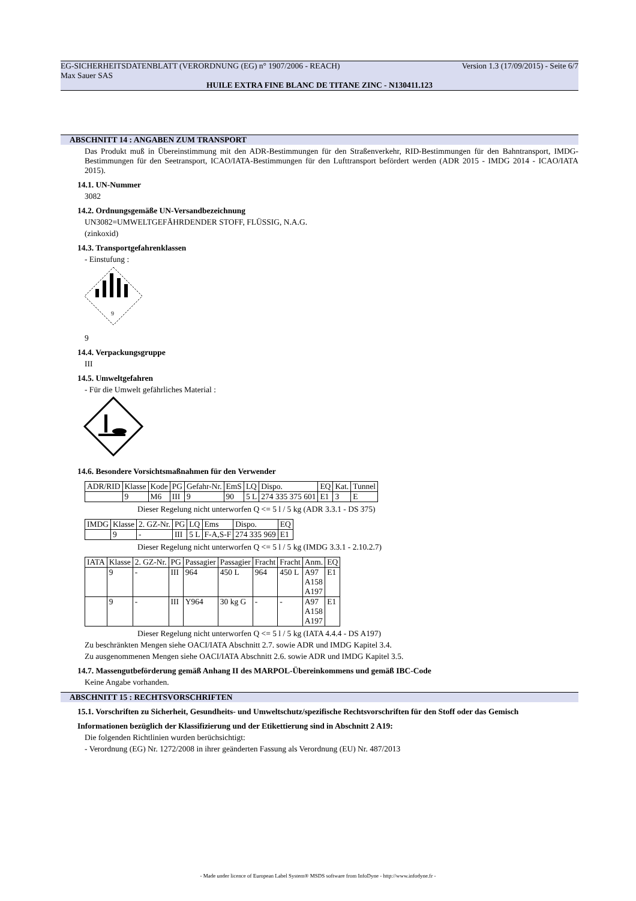EG-SICHERHEITSDATENBLATT (VERORDNUNG (EG) n° 1907/2006 - REACH) Version 1.3 (17/09/2015) - Seite 6/7
Max Sauer SAS
HUILE EXTRA FINE BLANC DE TITANE ZINC - N130411.123
ABSCHNITT 14 : ANGABEN ZUM TRANSPORT
Das Produkt muß in Übereinstimmung mit den ADR-Bestimmungen für den Straßenverkehr, RID-Bestimmungen für den Bahntransport, IMDG-Bestimmungen für den Seetransport, ICAO/IATA-Bestimmungen für den Lufttransport befördert werden (ADR 2015 - IMDG 2014 - ICAO/IATA 2015).
14.1. UN-Nummer
3082
14.2. Ordnungsgemäße UN-Versandbezeichnung
UN3082=UMWELTGEFÄHRDENDER STOFF, FLÜSSIG, N.A.G.
(zinkoxid)
14.3. Transportgefahrenklassen
- Einstufung :
9
9
14.4. Verpackungsgruppe
III
14.5. Umweltgefahren
- Für die Umwelt gefährliches Material :
14.6. Besondere Vorsichtsmaßnahmen für den Verwender
| ADR/RID | Klasse | Kode | PG | Gefahr-Nr. | EmS | LQ | Dispo. | EQ | Kat. | Tunnel |
| | 9 | M6 | III | 9 | 90 | 5 L | 274 335 375 601 | E1 | 3 | E |
Dieser Regelung nicht unterworfen Q <= 5 l / 5 kg (ADR 3.3.1 - DS 375)
| IMDG | Klasse | 2. GZ-Nr. | PG | LQ | Ems | Dispo. | EQ |
| | 9 | - | III | 5 L | F-A,S-F | 274 335 969 | E1 |
Dieser Regelung nicht unterworfen Q <= 5 l / 5 kg (IMDG 3.3.1 - 2.10.2.7)
| IATA | Klasse | 2. GZ-Nr. | PG | Passagier | Passagier | Fracht | Fracht | Anm. | EQ |
| | 9 | - | III | 964 | 450 L | 964 | 450 L | A97 A158 A197 | E1 |
| | 9 | - | III | Y964 | 30 kg G | - | - | A97 A158 A197 | E1 |
Dieser Regelung nicht unterworfen Q <= 5 l / 5 kg (IATA 4.4.4 - DS A197)
Zu beschränkten Mengen siehe OACI/IATA Abschnitt 2.7. sowie ADR und IMDG Kapitel 3.4.
Zu ausgenommenen Mengen siehe OACI/IATA Abschnitt 2.6. sowie ADR und IMDG Kapitel 3.5.
14.7. Massengutbeförderung gemäß Anhang II des MARPOL-Übereinkommens und gemäß IBC-Code
Keine Angabe vorhanden.
ABSCHNITT 15 : RECHTSVORSCHRIFTEN
15.1. Vorschriften zu Sicherheit, Gesundheits- und Umweltschutz/spezifische Rechtsvorschriften für den Stoff oder das Gemisch
Informationen bezüglich der Klassifizierung und der Etikettierung sind in Abschnitt 2 A19:
Die folgenden Richtlinien wurden berüchsichtigt:
- Verordnung (EG) Nr. 1272/2008 in ihrer geänderten Fassung als Verordnung (EU) Nr. 487/2013
- Made under licence of European Label System® MSDS software from InfoDyne - http://www.infodyne.fr -